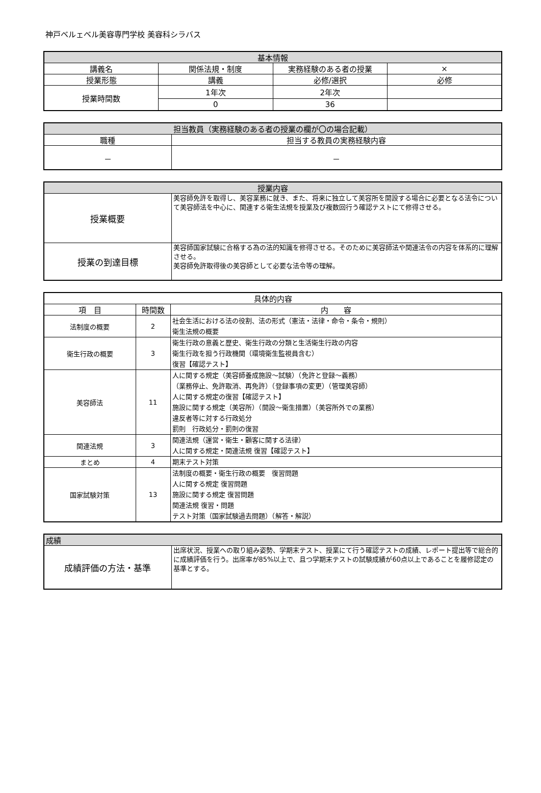神戸ベルェベル美容専門学校 美容科シラバス
| 基本情報 | | | |
| --- | --- | --- | --- |
| 講義名 | 関係法規・制度 | 実務経験のある者の授業 | × |
| 授業形態 | 講義 | 必修/選択 | 必修 |
| 授業時間数 | 1年次 | 2年次 | |
| | 0 | 36 | |
| 担当教員（実務経験のある者の授業の欄が〇の場合記載） | |
| --- | --- |
| 職種 | 担当する教員の実務経験内容 |
| － | － |
| 授業内容 | |
| --- | --- |
| 授業概要 | 美容師免許を取得し、美容業務に就き、また、将来に独立して美容所を開設する場合に必要となる法令について美容師法を中心に、関連する衛生法規を授業及び複数回行う確認テストにて修得させる。 |
| 授業の到達目標 | 美容師国家試験に合格する為の法的知識を修得させる。そのために美容師法や関連法令の内容を体系的に理解させる。 美容師免許取得後の美容師として必要な法令等の理解。 |
| 具体的内容 | | |
| --- | --- | --- |
| 項 目 | 時間数 | 内 容 |
| 法制度の概要 | 2 | 社会生活における法の役割、法の形式（憲法・法律・命令・条令・規則） 衛生法規の概要 |
| 衛生行政の概要 | 3 | 衛生行政の意義と歴史、衛生行政の分類と生活衛生行政の内容 衛生行政を担う行政機関（環境衛生監視員含む） 復習【確認テスト】 |
| 美容師法 | 11 | 人に関する規定（美容師養成施設～試験）（免許と登録～義務） （業務停止、免許取消、再免許）（登録事項の変更）（管理美容師） 人に関する規定の復習【確認テスト】 施設に関する規定（美容所）（開設～衛生措置）（美容所外での業務） 違反者等に対する行政処分 罰則 行政処分・罰則の復習 |
| 関連法規 | 3 | 関連法規（運営・衛生・顧客に関する法律） 人に関する規定・関連法規 復習【確認テスト】 |
| まとめ | 4 | 期末テスト対策 |
| 国家試験対策 | 13 | 法制度の概要・衛生行政の概要 復習問題 人に関する規定 復習問題 施設に関する規定 復習問題 関連法規 復習・問題 テスト対策（国家試験過去問題）（解答・解説） |
| 成績 | |
| --- | --- |
| 成績評価の方法・基準 | 出席状況、授業への取り組み姿勢、学期末テスト、授業にて行う確認テストの成績、レポート提出等で総合的に成績評価を行う。出席率が85%以上で、且つ学期末テストの試験成績が60点以上であることを履修認定の基準とする。 |